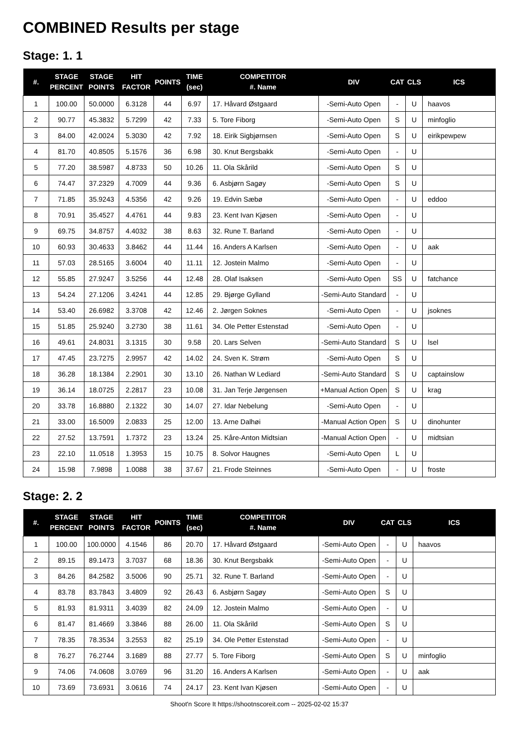COMBINED Results per stage
Stage: 1. 1
| #. | STAGE PERCENT | STAGE POINTS | HIT FACTOR | POINTS | TIME (sec) | COMPETITOR #. Name | DIV | CAT | CLS | ICS |
| --- | --- | --- | --- | --- | --- | --- | --- | --- | --- | --- |
| 1 | 100.00 | 50.0000 | 6.3128 | 44 | 6.97 | 17. Håvard Østgaard | -Semi-Auto Open | - | U | haavos |
| 2 | 90.77 | 45.3832 | 5.7299 | 42 | 7.33 | 5. Tore Fiborg | -Semi-Auto Open | S | U | minfoglio |
| 3 | 84.00 | 42.0024 | 5.3030 | 42 | 7.92 | 18. Eirik Sigbjørnsen | -Semi-Auto Open | S | U | eirikpewpew |
| 4 | 81.70 | 40.8505 | 5.1576 | 36 | 6.98 | 30. Knut Bergsbakk | -Semi-Auto Open | - | U | |
| 5 | 77.20 | 38.5987 | 4.8733 | 50 | 10.26 | 11. Ola Skårild | -Semi-Auto Open | S | U | |
| 6 | 74.47 | 37.2329 | 4.7009 | 44 | 9.36 | 6. Asbjørn Sagøy | -Semi-Auto Open | S | U | |
| 7 | 71.85 | 35.9243 | 4.5356 | 42 | 9.26 | 19. Edvin Sæbø | -Semi-Auto Open | - | U | eddoo |
| 8 | 70.91 | 35.4527 | 4.4761 | 44 | 9.83 | 23. Kent Ivan Kjøsen | -Semi-Auto Open | - | U | |
| 9 | 69.75 | 34.8757 | 4.4032 | 38 | 8.63 | 32. Rune T. Barland | -Semi-Auto Open | - | U | |
| 10 | 60.93 | 30.4633 | 3.8462 | 44 | 11.44 | 16. Anders A Karlsen | -Semi-Auto Open | - | U | aak |
| 11 | 57.03 | 28.5165 | 3.6004 | 40 | 11.11 | 12. Jostein Malmo | -Semi-Auto Open | - | U | |
| 12 | 55.85 | 27.9247 | 3.5256 | 44 | 12.48 | 28. Olaf Isaksen | -Semi-Auto Open | SS | U | fatchance |
| 13 | 54.24 | 27.1206 | 3.4241 | 44 | 12.85 | 29. Bjørge Gylland | -Semi-Auto Standard | - | U | |
| 14 | 53.40 | 26.6982 | 3.3708 | 42 | 12.46 | 2. Jørgen Soknes | -Semi-Auto Open | - | U | jsoknes |
| 15 | 51.85 | 25.9240 | 3.2730 | 38 | 11.61 | 34. Ole Petter Estenstad | -Semi-Auto Open | - | U | |
| 16 | 49.61 | 24.8031 | 3.1315 | 30 | 9.58 | 20. Lars Selven | -Semi-Auto Standard | S | U | lsel |
| 17 | 47.45 | 23.7275 | 2.9957 | 42 | 14.02 | 24. Sven K. Strøm | -Semi-Auto Open | S | U | |
| 18 | 36.28 | 18.1384 | 2.2901 | 30 | 13.10 | 26. Nathan W Lediard | -Semi-Auto Standard | S | U | captainslow |
| 19 | 36.14 | 18.0725 | 2.2817 | 23 | 10.08 | 31. Jan Terje Jørgensen | +Manual Action Open | S | U | krag |
| 20 | 33.78 | 16.8880 | 2.1322 | 30 | 14.07 | 27. Idar Nebelung | -Semi-Auto Open | - | U | |
| 21 | 33.00 | 16.5009 | 2.0833 | 25 | 12.00 | 13. Arne Dalhøi | -Manual Action Open | S | U | dinohunter |
| 22 | 27.52 | 13.7591 | 1.7372 | 23 | 13.24 | 25. Kåre-Anton Midtsian | -Manual Action Open | - | U | midtsian |
| 23 | 22.10 | 11.0518 | 1.3953 | 15 | 10.75 | 8. Solvor Haugnes | -Semi-Auto Open | L | U | |
| 24 | 15.98 | 7.9898 | 1.0088 | 38 | 37.67 | 21. Frode Steinnes | -Semi-Auto Open | - | U | froste |
Stage: 2. 2
| #. | STAGE PERCENT | STAGE POINTS | HIT FACTOR | POINTS | TIME (sec) | COMPETITOR #. Name | DIV | CAT | CLS | ICS |
| --- | --- | --- | --- | --- | --- | --- | --- | --- | --- | --- |
| 1 | 100.00 | 100.0000 | 4.1546 | 86 | 20.70 | 17. Håvard Østgaard | -Semi-Auto Open | - | U | haavos |
| 2 | 89.15 | 89.1473 | 3.7037 | 68 | 18.36 | 30. Knut Bergsbakk | -Semi-Auto Open | - | U | |
| 3 | 84.26 | 84.2582 | 3.5006 | 90 | 25.71 | 32. Rune T. Barland | -Semi-Auto Open | - | U | |
| 4 | 83.78 | 83.7843 | 3.4809 | 92 | 26.43 | 6. Asbjørn Sagøy | -Semi-Auto Open | S | U | |
| 5 | 81.93 | 81.9311 | 3.4039 | 82 | 24.09 | 12. Jostein Malmo | -Semi-Auto Open | - | U | |
| 6 | 81.47 | 81.4669 | 3.3846 | 88 | 26.00 | 11. Ola Skårild | -Semi-Auto Open | S | U | |
| 7 | 78.35 | 78.3534 | 3.2553 | 82 | 25.19 | 34. Ole Petter Estenstad | -Semi-Auto Open | - | U | |
| 8 | 76.27 | 76.2744 | 3.1689 | 88 | 27.77 | 5. Tore Fiborg | -Semi-Auto Open | S | U | minfoglio |
| 9 | 74.06 | 74.0608 | 3.0769 | 96 | 31.20 | 16. Anders A Karlsen | -Semi-Auto Open | - | U | aak |
| 10 | 73.69 | 73.6931 | 3.0616 | 74 | 24.17 | 23. Kent Ivan Kjøsen | -Semi-Auto Open | - | U | |
Shoot'n Score It https://shootnscoreit.com -- 2025-02-02 15:37